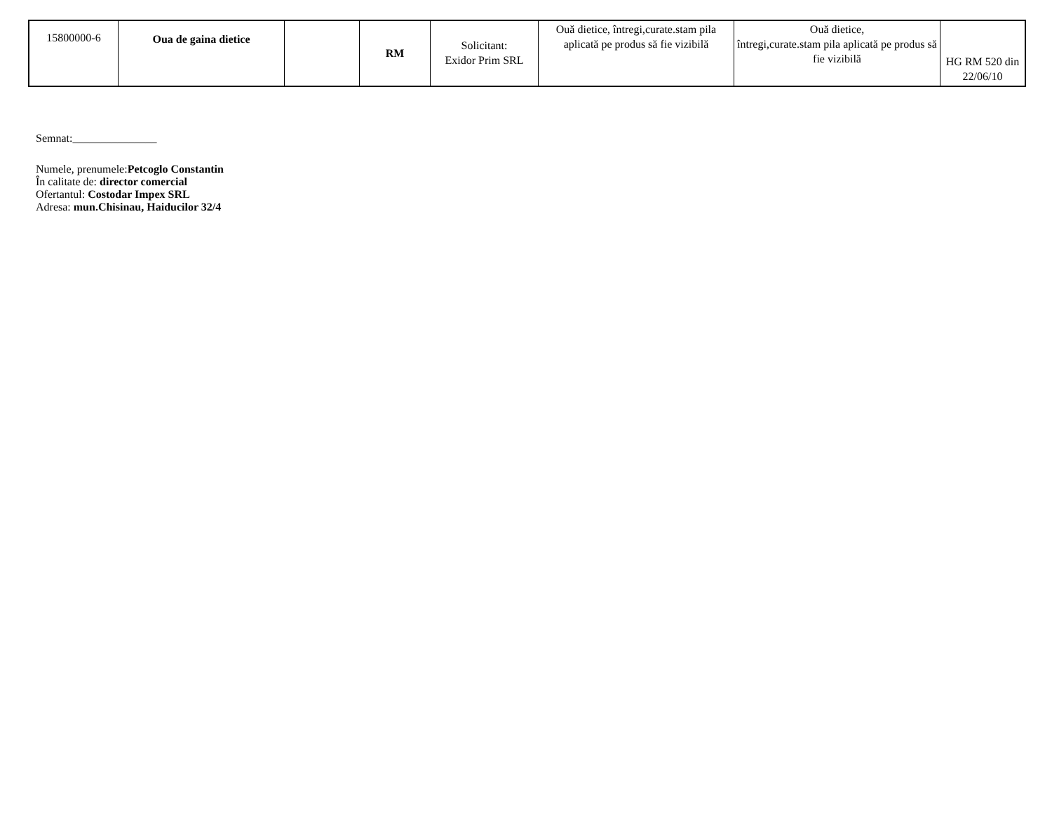| 15800000-6 | Oua de gaina dietice | | RM | Solicitant: Exidor Prim SRL | Ouă dietice, întregi,curate.stam pila aplicată pe produs să fie vizibilă | Ouă dietice, întregi,curate.stam pila aplicată pe produs să fie vizibilă | HG RM 520 din 22/06/10 |
Semnat:_______________
Numele, prenumele:Petcoglo Constantin
În calitate de: director comercial
Ofertantul: Costodar Impex SRL
Adresa: mun.Chisinau, Haiducilor 32/4